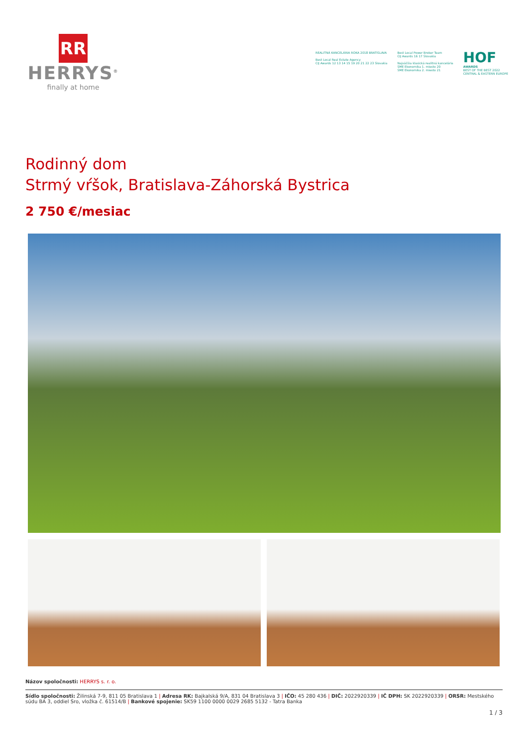RR
HERRYS<sup>®</sup>
finally at home
REALITNÁ KANCELÁRIA ROKA 2018 BRATISLAVA
Best Local Real Estate Agency
CIJ Awards 12 13 14 15 19 20 21 22 23 Slovakia
Best Local Power Broker Team
CIJ Awards 16 17 Slovakia
Najväčšia klasická realitná kancelária
SME Ekonomika 1. miesto 20
SME Ekonomika 2. miesto 21
HOF
AWARDS
BEST OF THE BEST 2022
CENTRAL & EASTERN EUROPE
Rodinný dom
Strmý vŕšok, Bratislava-Záhorská Bystrica
2 750 €/mesiac
Názov spoločnosti: HERRYS s. r. o.
Sídlo spoločnosti: Žilinská 7-9, 811 05 Bratislava 1 | Adresa RK: Bajkalská 9/A, 831 04 Bratislava 3 | IČO: 45 280 436 | DIČ: 2022920339 | IČ DPH: SK 2022920339 | ORSR: Mestského súdu BA 3, oddiel Sro, vložka č. 61514/B | Bankové spojenie: SK59 1100 0000 0029 2685 5132 - Tatra Banka
1 / 3